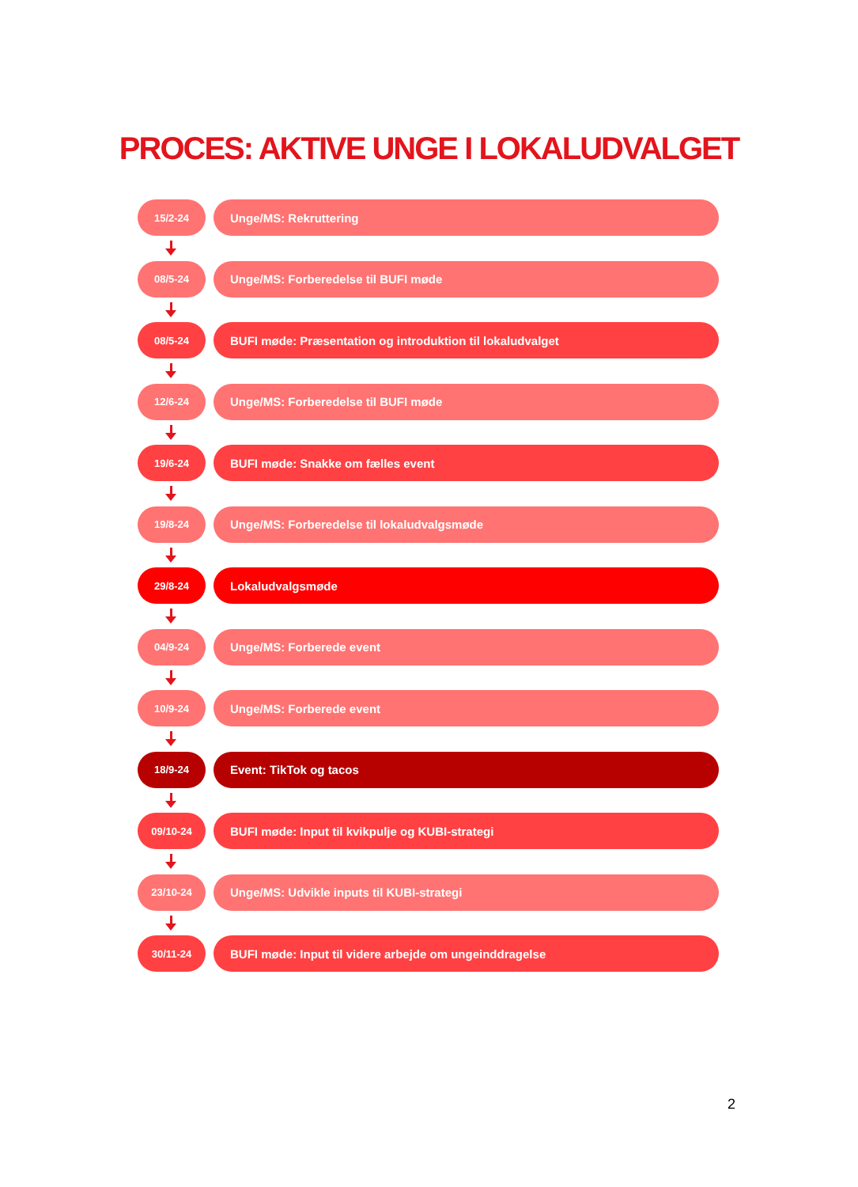PROCES: AKTIVE UNGE I LOKALUDVALGET
15/2-24
Unge/MS: Rekruttering
08/5-24
Unge/MS: Forberedelse til BUFI møde
08/5-24
BUFI møde: Præsentation og introduktion til lokaludvalget
12/6-24
Unge/MS: Forberedelse til BUFI møde
19/6-24
BUFI møde: Snakke om fælles event
19/8-24
Unge/MS: Forberedelse til lokaludvalgsmøde
29/8-24
Lokaludvalgsmøde
04/9-24
Unge/MS: Forberede event
10/9-24
Unge/MS: Forberede event
18/9-24
Event: TikTok og tacos
09/10-24
BUFI møde: Input til kvikpulje og KUBI-strategi
23/10-24
Unge/MS: Udvikle inputs til KUBI-strategi
30/11-24
BUFI møde: Input til videre arbejde om ungeinddragelse
2